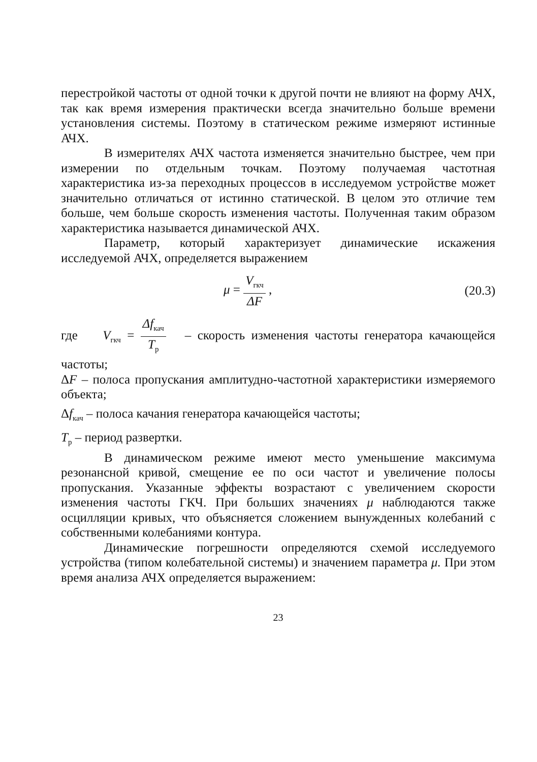перестройкой частоты от одной точки к другой почти не влияют на форму АЧХ, так как время измерения практически всегда значительно больше времени установления системы. Поэтому в статическом режиме измеряют истинные АЧХ.
В измерителях АЧХ частота изменяется значительно быстрее, чем при измерении по отдельным точкам. Поэтому получаемая частотная характеристика из-за переходных процессов в исследуемом устройстве может значительно отличаться от истинно статической. В целом это отличие тем больше, чем больше скорость изменения частоты. Полученная таким образом характеристика называется динамической АЧХ.
Параметр, который характеризует динамические искажения исследуемой АЧХ, определяется выражением
μ = V<sub>гкч</sub> ΔF , (20.3)
где V<sub>гкч</sub> = Δf<sub>кач</sub> T<sub>р</sub> – скорость изменения частоты генератора качающейся частоты;
ΔF – полоса пропускания амплитудно-частотной характеристики измеряемого объекта;
Δf<sub>кач</sub> – полоса качания генератора качающейся частоты;
T<sub>р</sub> – период развертки.
В динамическом режиме имеют место уменьшение максимума резонансной кривой, смещение ее по оси частот и увеличение полосы пропускания. Указанные эффекты возрастают с увеличением скорости изменения частоты ГКЧ. При больших значениях μ наблюдаются также осцилляции кривых, что объясняется сложением вынужденных колебаний с собственными колебаниями контура.
Динамические погрешности определяются схемой исследуемого устройства (типом колебательной системы) и значением параметра μ. При этом время анализа АЧХ определяется выражением:
23